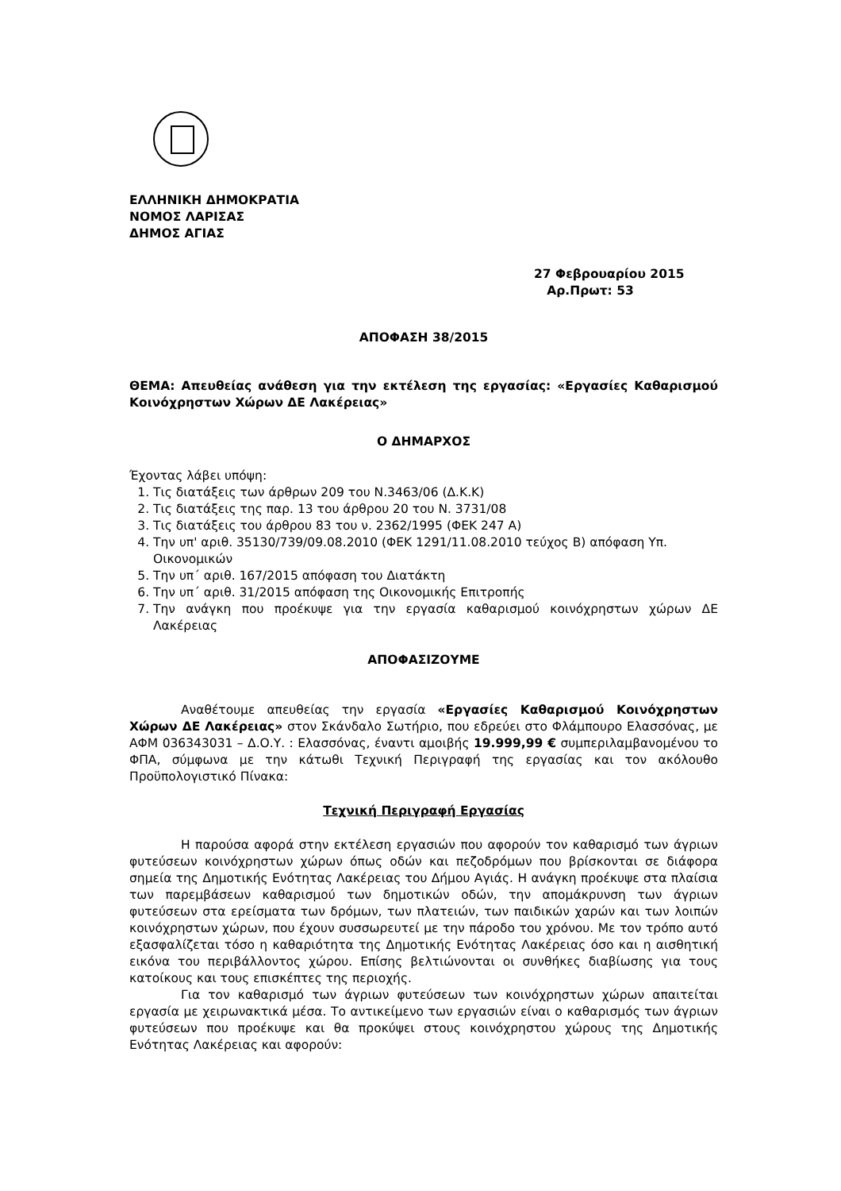ΕΛΛΗΝΙΚΗ ΔΗΜΟΚΡΑΤΙΑ
ΝΟΜΟΣ ΛΑΡΙΣΑΣ
ΔΗΜΟΣ ΑΓΙΑΣ
27 Φεβρουαρίου 2015
Αρ.Πρωτ: 53
ΑΠΟΦΑΣΗ 38/2015
ΘΕΜΑ: Απευθείας ανάθεση για την εκτέλεση της εργασίας: «Εργασίες Καθαρισμού Κοινόχρηστων Χώρων ΔΕ Λακέρειας»
Ο ΔΗΜΑΡΧΟΣ
Έχοντας λάβει υπόψη:
1. Τις διατάξεις των άρθρων 209 του Ν.3463/06 (Δ.Κ.Κ)
2. Τις διατάξεις της παρ. 13 του άρθρου 20 του Ν. 3731/08
3. Τις διατάξεις του άρθρου 83 του ν. 2362/1995 (ΦΕΚ 247 Α)
4. Την υπ' αριθ. 35130/739/09.08.2010 (ΦΕΚ 1291/11.08.2010 τεύχος Β) απόφαση Υπ. Οικονομικών
5. Την υπ΄ αριθ. 167/2015 απόφαση του Διατάκτη
6. Την υπ΄ αριθ. 31/2015 απόφαση της Οικονομικής Επιτροπής
7. Την ανάγκη που προέκυψε για την εργασία καθαρισμού κοινόχρηστων χώρων ΔΕ Λακέρειας
ΑΠΟΦΑΣΙΖΟΥΜΕ
Αναθέτουμε απευθείας την εργασία «Εργασίες Καθαρισμού Κοινόχρηστων Χώρων ΔΕ Λακέρειας» στον Σκάνδαλο Σωτήριο, που εδρεύει στο Φλάμπουρο Ελασσόνας, με ΑΦΜ 036343031 – Δ.Ο.Υ. : Ελασσόνας, έναντι αμοιβής 19.999,99 € συμπεριλαμβανομένου το ΦΠΑ, σύμφωνα με την κάτωθι Τεχνική Περιγραφή της εργασίας και τον ακόλουθο Προϋπολογιστικό Πίνακα:
Τεχνική Περιγραφή Εργασίας
Η παρούσα αφορά στην εκτέλεση εργασιών που αφορούν τον καθαρισμό των άγριων φυτεύσεων κοινόχρηστων χώρων όπως οδών και πεζοδρόμων που βρίσκονται σε διάφορα σημεία της Δημοτικής Ενότητας Λακέρειας του Δήμου Αγιάς. Η ανάγκη προέκυψε στα πλαίσια των παρεμβάσεων καθαρισμού των δημοτικών οδών, την απομάκρυνση των άγριων φυτεύσεων στα ερείσματα των δρόμων, των πλατειών, των παιδικών χαρών και των λοιπών κοινόχρηστων χώρων, που έχουν συσσωρευτεί με την πάροδο του χρόνου. Με τον τρόπο αυτό εξασφαλίζεται τόσο η καθαριότητα της Δημοτικής Ενότητας Λακέρειας όσο και η αισθητική εικόνα του περιβάλλοντος χώρου. Επίσης βελτιώνονται οι συνθήκες διαβίωσης για τους κατοίκους και τους επισκέπτες της περιοχής.
Για τον καθαρισμό των άγριων φυτεύσεων των κοινόχρηστων χώρων απαιτείται εργασία με χειρωνακτικά μέσα. Το αντικείμενο των εργασιών είναι ο καθαρισμός των άγριων φυτεύσεων που προέκυψε και θα προκύψει στους κοινόχρηστου χώρους της Δημοτικής Ενότητας Λακέρειας και αφορούν: